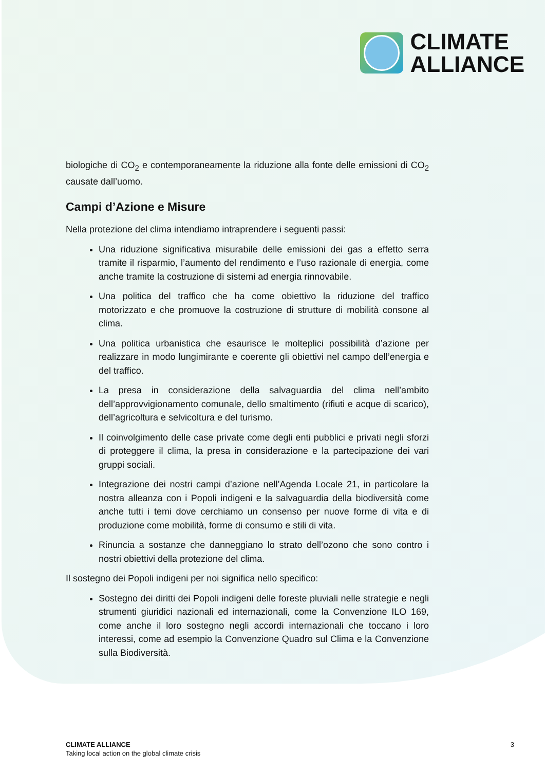CLIMATE
ALLIANCE
biologiche di CO<sub>2</sub> e contemporaneamente la riduzione alla fonte delle emissioni di CO<sub>2</sub> causate dall’uomo.
Campi d’Azione e Misure
Nella protezione del clima intendiamo intraprendere i seguenti passi:
Una riduzione significativa misurabile delle emissioni dei gas a effetto serra tramite il risparmio, l’aumento del rendimento e l’uso razionale di energia, come anche tramite la costruzione di sistemi ad energia rinnovabile.
Una politica del traffico che ha come obiettivo la riduzione del traffico motorizzato e che promuove la costruzione di strutture di mobilità consone al clima.
Una politica urbanistica che esaurisce le molteplici possibilità d’azione per realizzare in modo lungimirante e coerente gli obiettivi nel campo dell’energia e del traffico.
La presa in considerazione della salvaguardia del clima nell’ambito dell’approvvigionamento comunale, dello smaltimento (rifiuti e acque di scarico), dell’agricoltura e selvicoltura e del turismo.
Il coinvolgimento delle case private come degli enti pubblici e privati negli sforzi di proteggere il clima, la presa in considerazione e la partecipazione dei vari gruppi sociali.
Integrazione dei nostri campi d’azione nell’Agenda Locale 21, in particolare la nostra alleanza con i Popoli indigeni e la salvaguardia della biodiversità come anche tutti i temi dove cerchiamo un consenso per nuove forme di vita e di produzione come mobilità, forme di consumo e stili di vita.
Rinuncia a sostanze che danneggiano lo strato dell’ozono che sono contro i nostri obiettivi della protezione del clima.
Il sostegno dei Popoli indigeni per noi significa nello specifico:
Sostegno dei diritti dei Popoli indigeni delle foreste pluviali nelle strategie e negli strumenti giuridici nazionali ed internazionali, come la Convenzione ILO 169, come anche il loro sostegno negli accordi internazionali che toccano i loro interessi, come ad esempio la Convenzione Quadro sul Clima e la Convenzione sulla Biodiversità.
CLIMATE ALLIANCE
Taking local action on the global climate crisis
3